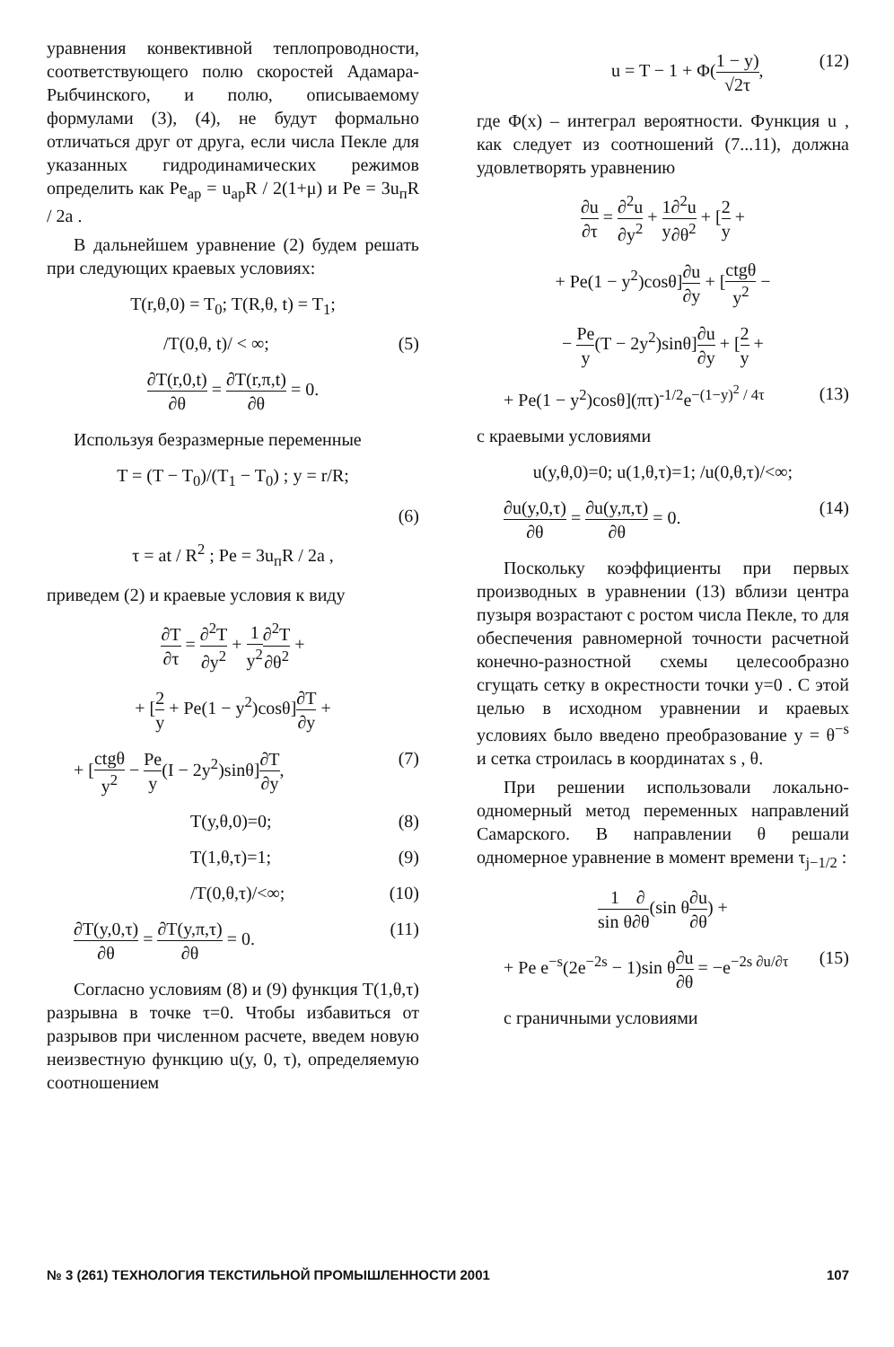уравнения конвективной теплопроводности, соответствующего полю скоростей Адамара-Рыбчинского, и полю, описываемому формулами (3), (4), не будут формально отличаться друг от друга, если числа Пекле для указанных гидродинамических режимов определить как Pe<sub>ap</sub> = u<sub>ap</sub>R / 2(1+μ) и Pe = 3u<sub>п</sub>R / 2a .
В дальнейшем уравнение (2) будем решать при следующих краевых условиях:
T(r,θ,0) = T<sub>0</sub>; T(R,θ, t) = T<sub>1</sub>;
/T(0,θ, t)/ < ∞; (5)
∂T(r,0,t) ∂θ = ∂T(r,π,t) ∂θ = 0.
Используя безразмерные переменные
T = (T − T<sub>0</sub>)/(T<sub>1</sub> − T<sub>0</sub>) ; y = r/R;
(6)
τ = at / R<sup>2</sup> ; Pe = 3u<sub>п</sub>R / 2a ,
приведем (2) и краевые условия к виду
∂T ∂τ = ∂<sup>2</sup>T ∂y<sup>2</sup> + 1 y<sup>2</sup>∂<sup>2</sup>T ∂θ<sup>2</sup> +
+ [2 y + Pe(1 − y<sup>2</sup>)cosθ]∂T ∂y +
+ [ctgθ y<sup>2</sup> − Pe y(I − 2y<sup>2</sup>)sinθ]∂T ∂y, (7)
T(y,θ,0)=0; (8)
T(1,θ,τ)=1; (9)
/T(0,θ,τ)/<∞; (10)
∂T(y,0,τ) ∂θ = ∂T(y,π,τ) ∂θ = 0. (11)
Согласно условиям (8) и (9) функция T(1,θ,τ) разрывна в точке τ=0. Чтобы избавиться от разрывов при численном расчете, введем новую неизвестную функцию u(y, 0, τ), определяемую соотношением
u = T − 1 + Φ(1 − y) √2τ, (12)
где Φ(x) – интеграл вероятности. Функция u , как следует из соотношений (7...11), должна удовлетворять уравнению
∂u ∂τ = ∂<sup>2</sup>u ∂y<sup>2</sup> + 1 y∂<sup>2</sup>u ∂θ<sup>2</sup> + [2 y +
+ Pe(1 − y<sup>2</sup>)cosθ]∂u ∂y + [ctgθ y<sup>2</sup> −
− Pe y(T − 2y<sup>2</sup>)sinθ]∂u ∂y + [2 y +
+ Pe(1 − y<sup>2</sup>)cosθ](πτ)<sup>-1/2</sup>e<sup>−(1−y)<sup>2</sup> / 4τ</sup> (13)
с краевыми условиями
u(y,θ,0)=0; u(1,θ,τ)=1; /u(0,θ,τ)/<∞;
∂u(y,0,τ) ∂θ = ∂u(y,π,τ) ∂θ = 0. (14)
Поскольку коэффициенты при первых производных в уравнении (13) вблизи центра пузыря возрастают с ростом числа Пекле, то для обеспечения равномерной точности расчетной конечно-разностной схемы целесообразно сгущать сетку в окрестности точки y=0 . С этой целью в исходном уравнении и краевых условиях было введено преобразование y = θ<sup>−s</sup> и сетка строилась в координатах s , θ.
При решении использовали локально-одномерный метод переменных направлений Самарского. В направлении θ решали одномерное уравнение в момент времени τ<sub>j−1/2</sub> :
1 sin θ∂ ∂θ(sin θ∂u ∂θ) +
+ Pe e<sup>−s</sup>(2e<sup>−2s</sup> − 1)sin θ∂u ∂θ = −e<sup>−2s ∂u/∂τ</sup> (15)
с граничными условиями
№ 3 (261) ТЕХНОЛОГИЯ ТЕКСТИЛЬНОЙ ПРОМЫШЛЕННОСТИ 2001 107